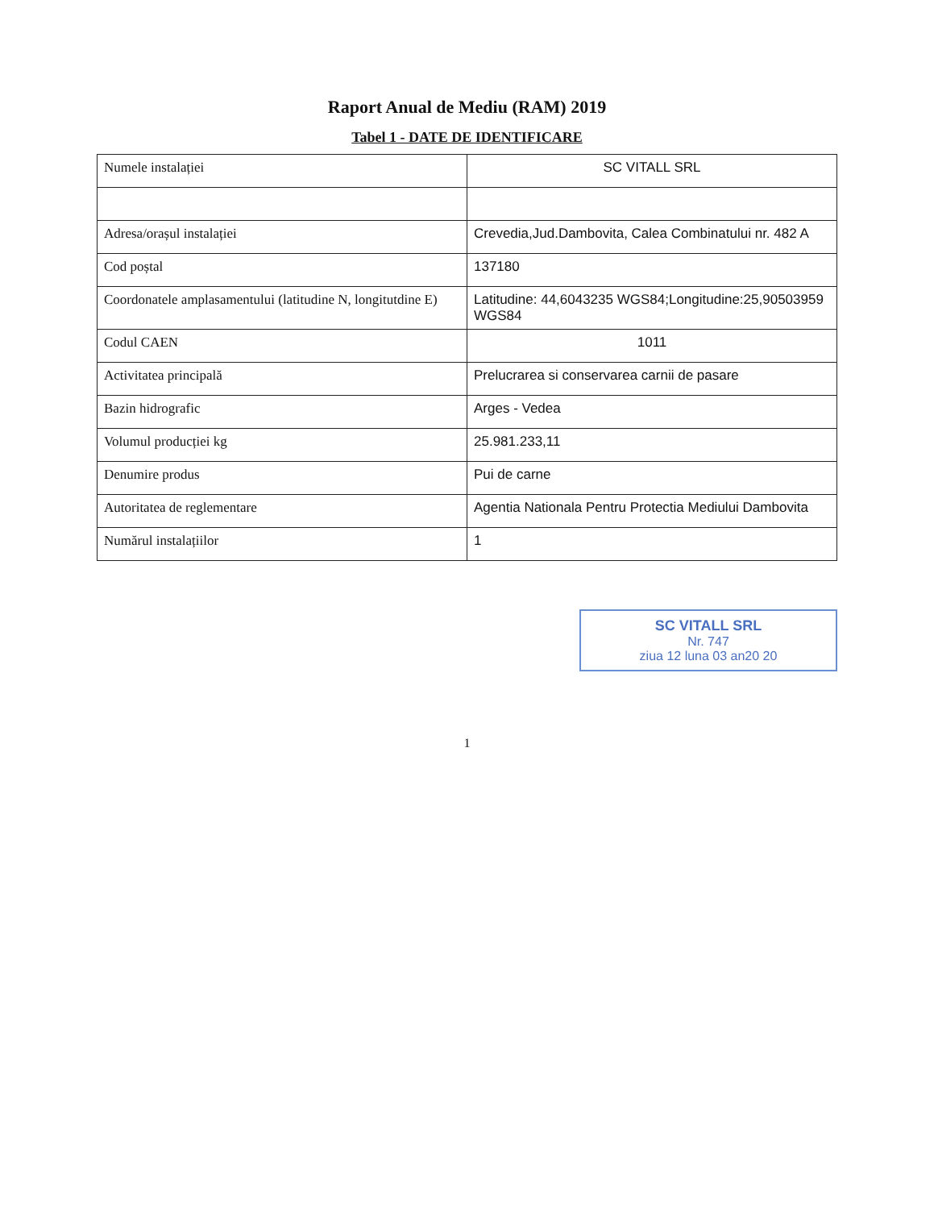Raport Anual de Mediu (RAM) 2019
Tabel 1 - DATE DE IDENTIFICARE
| Numele instalației | SC VITALL SRL |
| Adresa/orașul instalației | Crevedia,Jud.Dambovita, Calea Combinatului nr. 482 A |
| Cod poștal | 137180 |
| Coordonatele amplasamentului (latitudine N, longitutdine E) | Latitudine: 44,6043235 WGS84;Longitudine:25,90503959 WGS84 |
| Codul CAEN | 1011 |
| Activitatea principală | Prelucrarea si conservarea carnii de pasare |
| Bazin hidrografic | Arges - Vedea |
| Volumul producției kg | 25.981.233,11 |
| Denumire produs | Pui de carne |
| Autoritatea de reglementare | Agentia Nationala Pentru Protectia Mediului Dambovita |
| Numărul instalațiilor | 1 |
SC VITALL SRL
Nr. 747
ziua 12 luna 03 an20 20
1